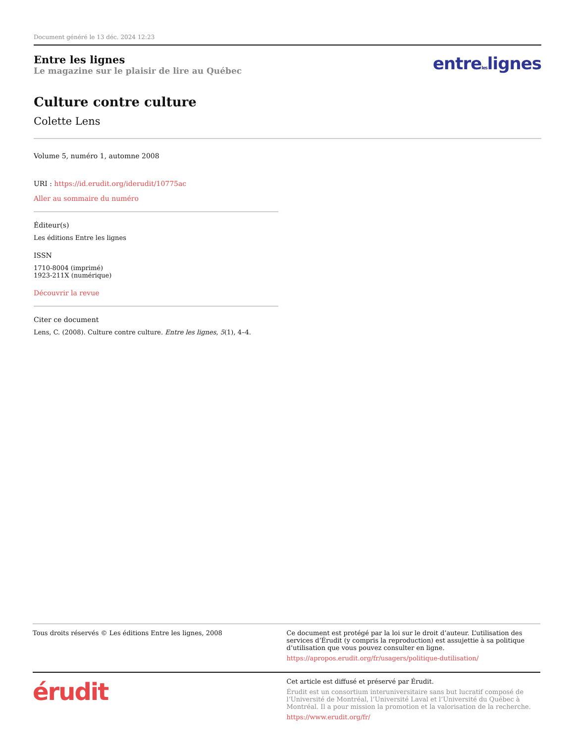Document généré le 13 déc. 2024 12:23
Entre les lignes
Le magazine sur le plaisir de lire au Québec
entreleslignes
Culture contre culture
Colette Lens
Volume 5, numéro 1, automne 2008
URI : https://id.erudit.org/iderudit/10775ac
Aller au sommaire du numéro
Éditeur(s)
Les éditions Entre les lignes
ISSN
1710-8004 (imprimé)
1923-211X (numérique)
Découvrir la revue
Citer ce document
Lens, C. (2008). Culture contre culture. Entre les lignes, 5(1), 4–4.
Tous droits réservés © Les éditions Entre les lignes, 2008
Ce document est protégé par la loi sur le droit d’auteur. L’utilisation des services d’Érudit (y compris la reproduction) est assujettie à sa politique d’utilisation que vous pouvez consulter en ligne.
https://apropos.erudit.org/fr/usagers/politique-dutilisation/
érudit
Cet article est diffusé et préservé par Érudit.
Érudit est un consortium interuniversitaire sans but lucratif composé de l’Université de Montréal, l’Université Laval et l’Université du Québec à Montréal. Il a pour mission la promotion et la valorisation de la recherche.
https://www.erudit.org/fr/